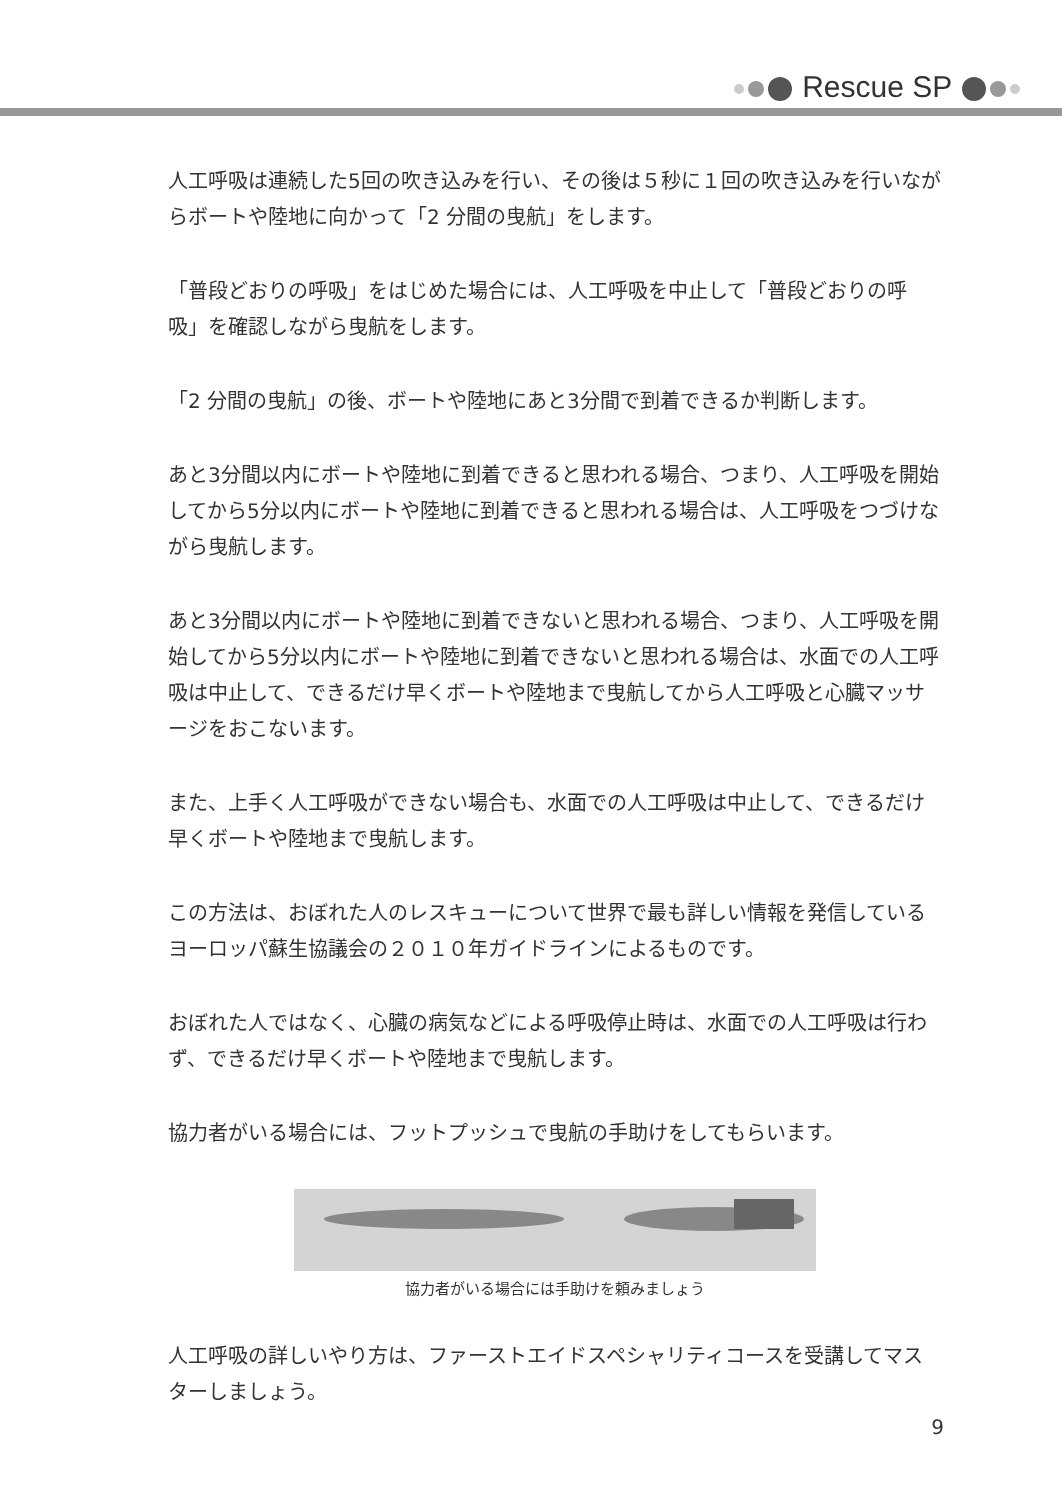Rescue SP
人工呼吸は連続した5回の吹き込みを行い、その後は５秒に１回の吹き込みを行いながらボートや陸地に向かって「2 分間の曳航」をします。
「普段どおりの呼吸」をはじめた場合には、人工呼吸を中止して「普段どおりの呼吸」を確認しながら曳航をします。
「2 分間の曳航」の後、ボートや陸地にあと3分間で到着できるか判断します。
あと3分間以内にボートや陸地に到着できると思われる場合、つまり、人工呼吸を開始してから5分以内にボートや陸地に到着できると思われる場合は、人工呼吸をつづけながら曳航します。
あと3分間以内にボートや陸地に到着できないと思われる場合、つまり、人工呼吸を開始してから5分以内にボートや陸地に到着できないと思われる場合は、水面での人工呼吸は中止して、できるだけ早くボートや陸地まで曳航してから人工呼吸と心臓マッサージをおこないます。
また、上手く人工呼吸ができない場合も、水面での人工呼吸は中止して、できるだけ早くボートや陸地まで曳航します。
この方法は、おぼれた人のレスキューについて世界で最も詳しい情報を発信しているヨーロッパ蘇生協議会の２０１０年ガイドラインによるものです。
おぼれた人ではなく、心臓の病気などによる呼吸停止時は、水面での人工呼吸は行わず、できるだけ早くボートや陸地まで曳航します。
協力者がいる場合には、フットプッシュで曳航の手助けをしてもらいます。
協力者がいる場合には手助けを頼みましょう
人工呼吸の詳しいやり方は、ファーストエイドスペシャリティコースを受講してマスターしましょう。
9